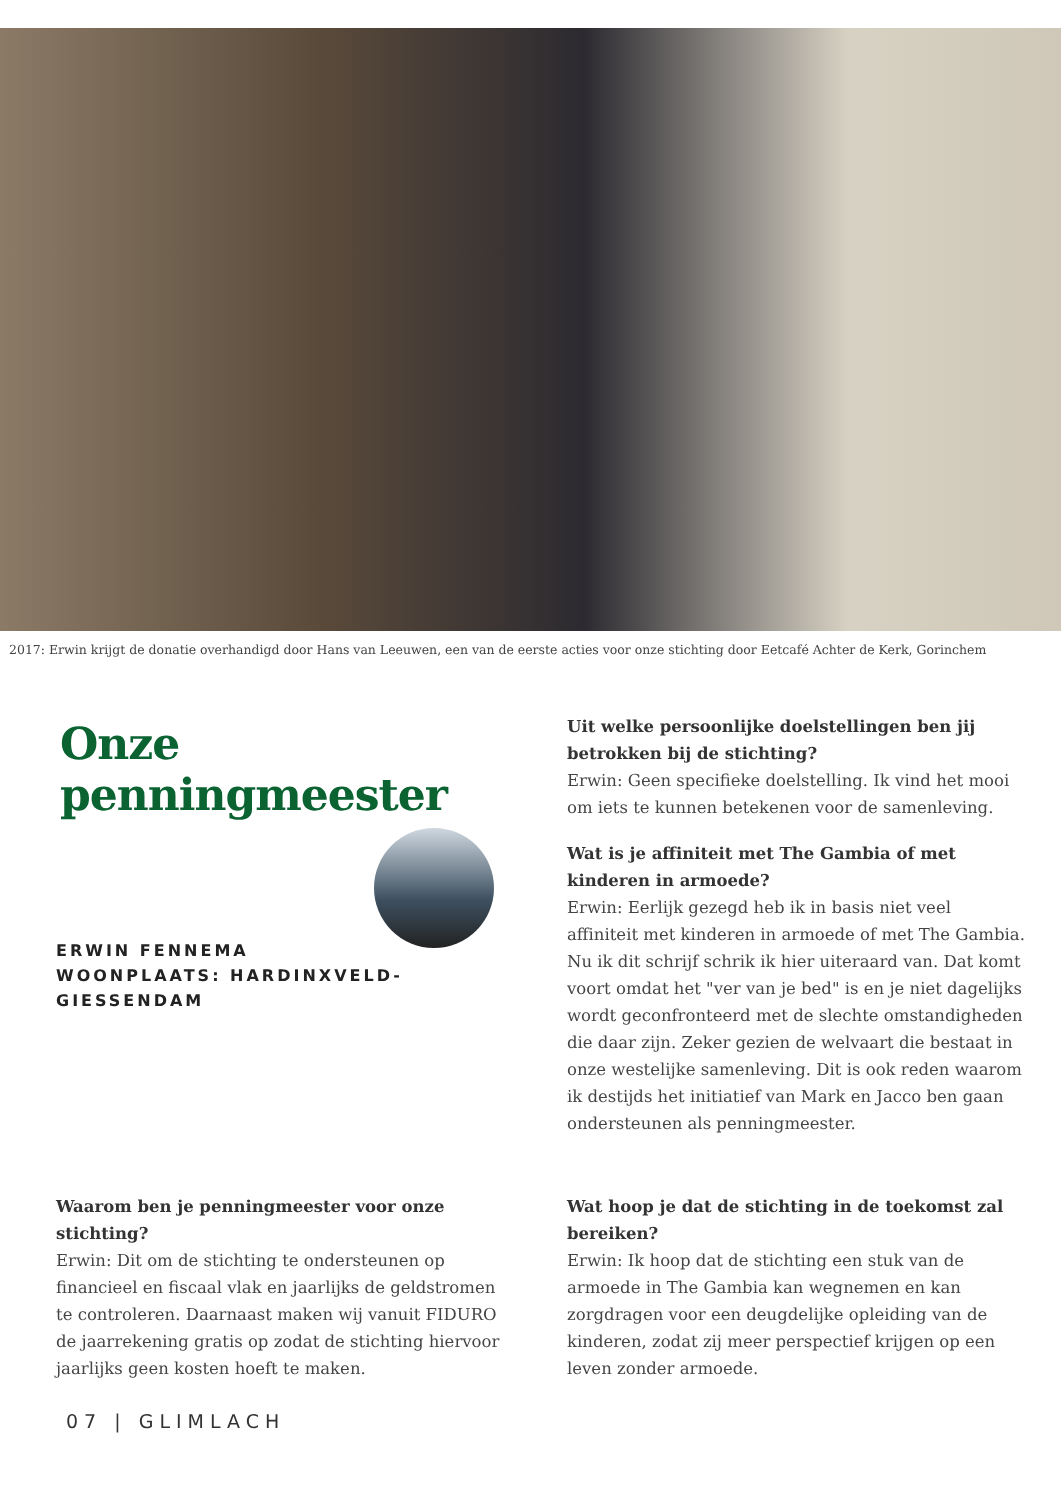2017: Erwin krijgt de donatie overhandigd door Hans van Leeuwen, een van de eerste acties voor onze stichting door Eetcafé Achter de Kerk, Gorinchem
Onze penningmeester
ERWIN FENNEMA
WOONPLAATS: HARDINXVELD-GIESSENDAM
Uit welke persoonlijke doelstellingen ben jij betrokken bij de stichting?
Erwin: Geen specifieke doelstelling. Ik vind het mooi om iets te kunnen betekenen voor de samenleving.
Wat is je affiniteit met The Gambia of met kinderen in armoede?
Erwin: Eerlijk gezegd heb ik in basis niet veel affiniteit met kinderen in armoede of met The Gambia. Nu ik dit schrijf schrik ik hier uiteraard van. Dat komt voort omdat het "ver van je bed" is en je niet dagelijks wordt geconfronteerd met de slechte omstandigheden die daar zijn. Zeker gezien de welvaart die bestaat in onze westelijke samenleving. Dit is ook reden waarom ik destijds het initiatief van Mark en Jacco ben gaan ondersteunen als penningmeester.
Waarom ben je penningmeester voor onze stichting?
Erwin: Dit om de stichting te ondersteunen op financieel en fiscaal vlak en jaarlijks de geldstromen te controleren. Daarnaast maken wij vanuit FIDURO de jaarrekening gratis op zodat de stichting hiervoor jaarlijks geen kosten hoeft te maken.
Wat hoop je dat de stichting in de toekomst zal bereiken?
Erwin: Ik hoop dat de stichting een stuk van de armoede in The Gambia kan wegnemen en kan zorgdragen voor een deugdelijke opleiding van de kinderen, zodat zij meer perspectief krijgen op een leven zonder armoede.
07 | GLIMLACH